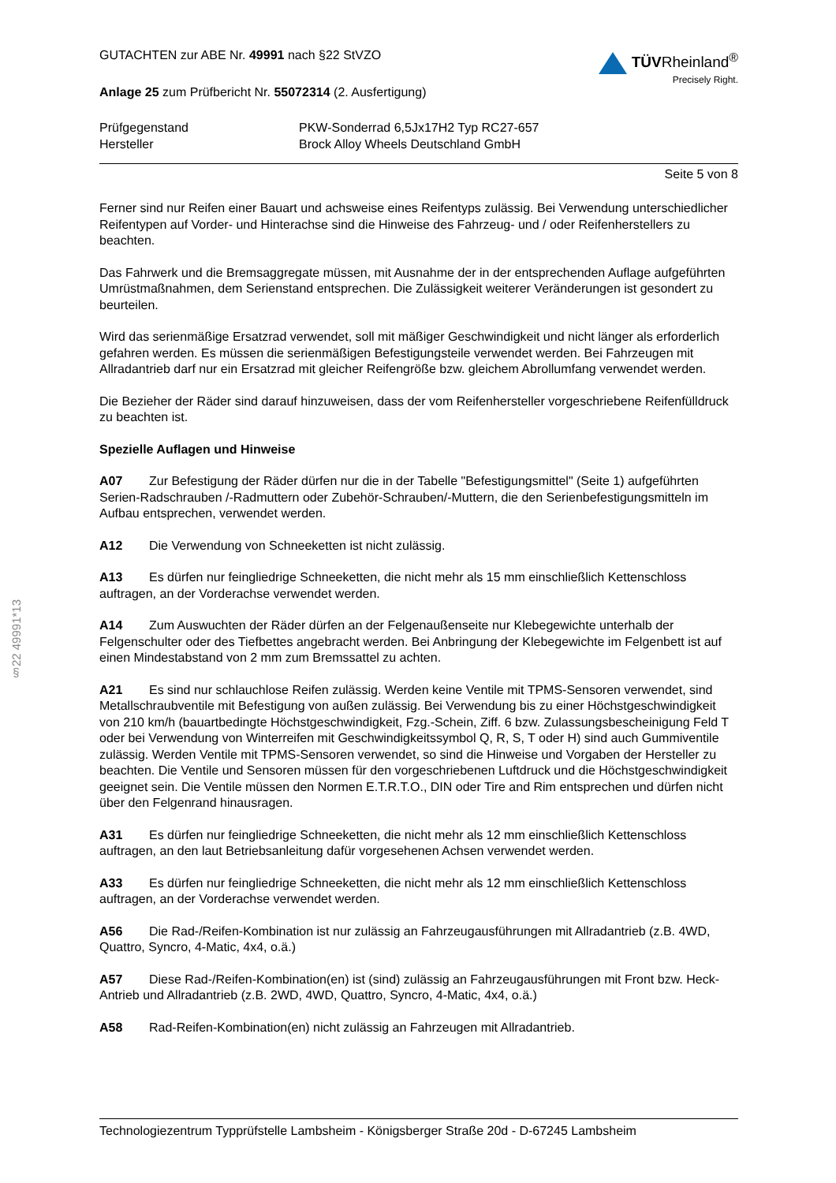§22 49991*13
GUTACHTEN zur ABE Nr. 49991 nach §22 StVZO
Anlage 25 zum Prüfbericht Nr. 55072314 (2. Ausfertigung)
TÜVRheinland<sup>®</sup>
Precisely Right.
Prüfgegenstand
PKW-Sonderrad 6,5Jx17H2 Typ RC27-657
Hersteller
Brock Alloy Wheels Deutschland GmbH
Seite 5 von 8
Ferner sind nur Reifen einer Bauart und achsweise eines Reifentyps zulässig. Bei Verwendung unterschiedlicher Reifentypen auf Vorder- und Hinterachse sind die Hinweise des Fahrzeug- und / oder Reifenherstellers zu beachten.
Das Fahrwerk und die Bremsaggregate müssen, mit Ausnahme der in der entsprechenden Auflage aufgeführten Umrüstmaßnahmen, dem Serienstand entsprechen. Die Zulässigkeit weiterer Veränderungen ist gesondert zu beurteilen.
Wird das serienmäßige Ersatzrad verwendet, soll mit mäßiger Geschwindigkeit und nicht länger als erforderlich gefahren werden. Es müssen die serienmäßigen Befestigungsteile verwendet werden. Bei Fahrzeugen mit Allradantrieb darf nur ein Ersatzrad mit gleicher Reifengröße bzw. gleichem Abrollumfang verwendet werden.
Die Bezieher der Räder sind darauf hinzuweisen, dass der vom Reifenhersteller vorgeschriebene Reifenfülldruck zu beachten ist.
Spezielle Auflagen und Hinweise
A07 Zur Befestigung der Räder dürfen nur die in der Tabelle "Befestigungsmittel" (Seite 1) aufgeführten Serien-Radschrauben /-Radmuttern oder Zubehör-Schrauben/-Muttern, die den Serienbefestigungsmitteln im Aufbau entsprechen, verwendet werden.
A12 Die Verwendung von Schneeketten ist nicht zulässig.
A13 Es dürfen nur feingliedrige Schneeketten, die nicht mehr als 15 mm einschließlich Kettenschloss auftragen, an der Vorderachse verwendet werden.
A14 Zum Auswuchten der Räder dürfen an der Felgenaußenseite nur Klebegewichte unterhalb der Felgenschulter oder des Tiefbettes angebracht werden. Bei Anbringung der Klebegewichte im Felgenbett ist auf einen Mindestabstand von 2 mm zum Bremssattel zu achten.
A21 Es sind nur schlauchlose Reifen zulässig. Werden keine Ventile mit TPMS-Sensoren verwendet, sind Metallschraubventile mit Befestigung von außen zulässig. Bei Verwendung bis zu einer Höchstgeschwindigkeit von 210 km/h (bauartbedingte Höchstgeschwindigkeit, Fzg.-Schein, Ziff. 6 bzw. Zulassungsbescheinigung Feld T oder bei Verwendung von Winterreifen mit Geschwindigkeitssymbol Q, R, S, T oder H) sind auch Gummiventile zulässig. Werden Ventile mit TPMS-Sensoren verwendet, so sind die Hinweise und Vorgaben der Hersteller zu beachten. Die Ventile und Sensoren müssen für den vorgeschriebenen Luftdruck und die Höchstgeschwindigkeit geeignet sein. Die Ventile müssen den Normen E.T.R.T.O., DIN oder Tire and Rim entsprechen und dürfen nicht über den Felgenrand hinausragen.
A31 Es dürfen nur feingliedrige Schneeketten, die nicht mehr als 12 mm einschließlich Kettenschloss auftragen, an den laut Betriebsanleitung dafür vorgesehenen Achsen verwendet werden.
A33 Es dürfen nur feingliedrige Schneeketten, die nicht mehr als 12 mm einschließlich Kettenschloss auftragen, an der Vorderachse verwendet werden.
A56 Die Rad-/Reifen-Kombination ist nur zulässig an Fahrzeugausführungen mit Allradantrieb (z.B. 4WD, Quattro, Syncro, 4-Matic, 4x4, o.ä.)
A57 Diese Rad-/Reifen-Kombination(en) ist (sind) zulässig an Fahrzeugausführungen mit Front bzw. Heck-Antrieb und Allradantrieb (z.B. 2WD, 4WD, Quattro, Syncro, 4-Matic, 4x4, o.ä.)
A58 Rad-Reifen-Kombination(en) nicht zulässig an Fahrzeugen mit Allradantrieb.
Technologiezentrum Typprüfstelle Lambsheim - Königsberger Straße 20d - D-67245 Lambsheim